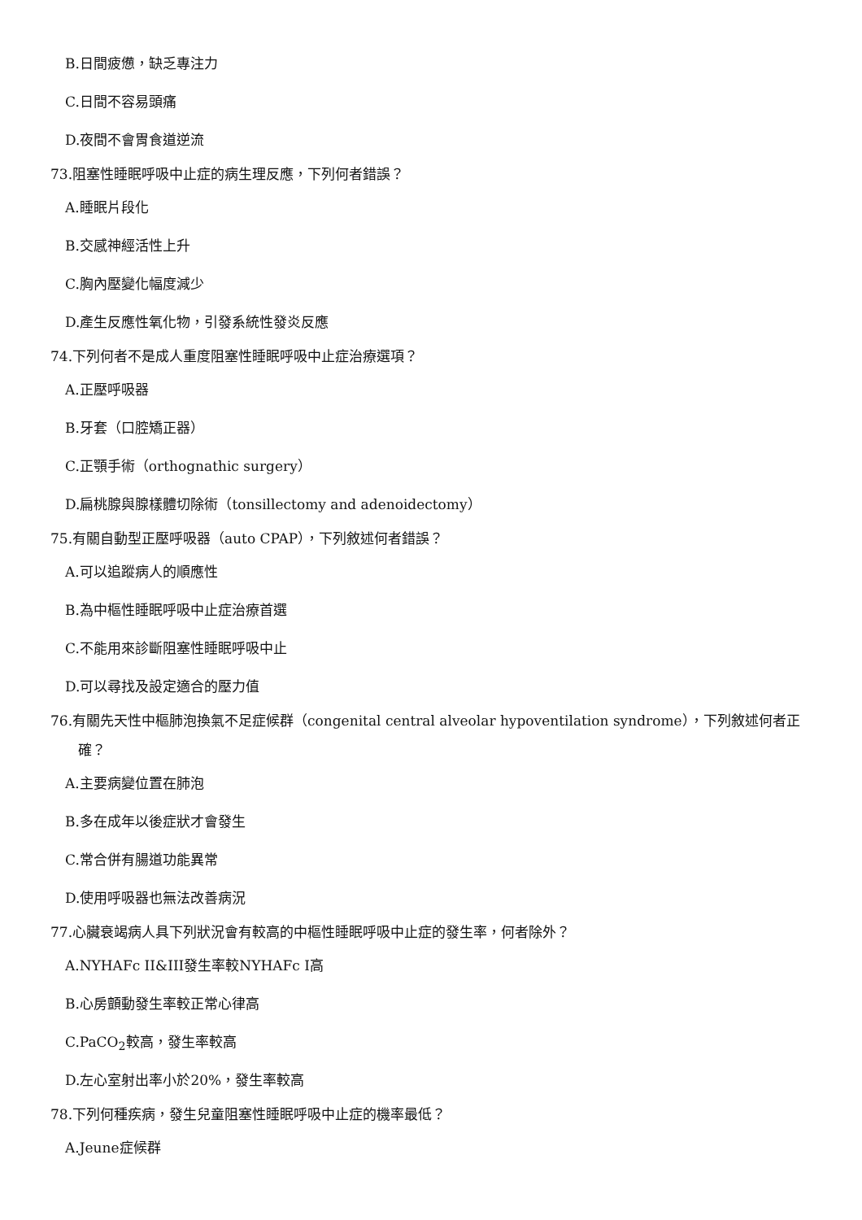B.日間疲憊，缺乏專注力
C.日間不容易頭痛
D.夜間不會胃食道逆流
73.阻塞性睡眠呼吸中止症的病生理反應，下列何者錯誤？
A.睡眠片段化
B.交感神經活性上升
C.胸內壓變化幅度減少
D.產生反應性氧化物，引發系統性發炎反應
74.下列何者不是成人重度阻塞性睡眠呼吸中止症治療選項？
A.正壓呼吸器
B.牙套（口腔矯正器）
C.正顎手術（orthognathic surgery）
D.扁桃腺與腺樣體切除術（tonsillectomy and adenoidectomy）
75.有關自動型正壓呼吸器（auto CPAP），下列敘述何者錯誤？
A.可以追蹤病人的順應性
B.為中樞性睡眠呼吸中止症治療首選
C.不能用來診斷阻塞性睡眠呼吸中止
D.可以尋找及設定適合的壓力值
76.有關先天性中樞肺泡換氣不足症候群（congenital central alveolar hypoventilation syndrome），下列敘述何者正確？
A.主要病變位置在肺泡
B.多在成年以後症狀才會發生
C.常合併有腸道功能異常
D.使用呼吸器也無法改善病況
77.心臟衰竭病人具下列狀況會有較高的中樞性睡眠呼吸中止症的發生率，何者除外？
A.NYHAFc II&III發生率較NYHAFc I高
B.心房顫動發生率較正常心律高
C.PaCO<sub>2</sub>較高，發生率較高
D.左心室射出率小於20%，發生率較高
78.下列何種疾病，發生兒童阻塞性睡眠呼吸中止症的機率最低？
A.Jeune症候群